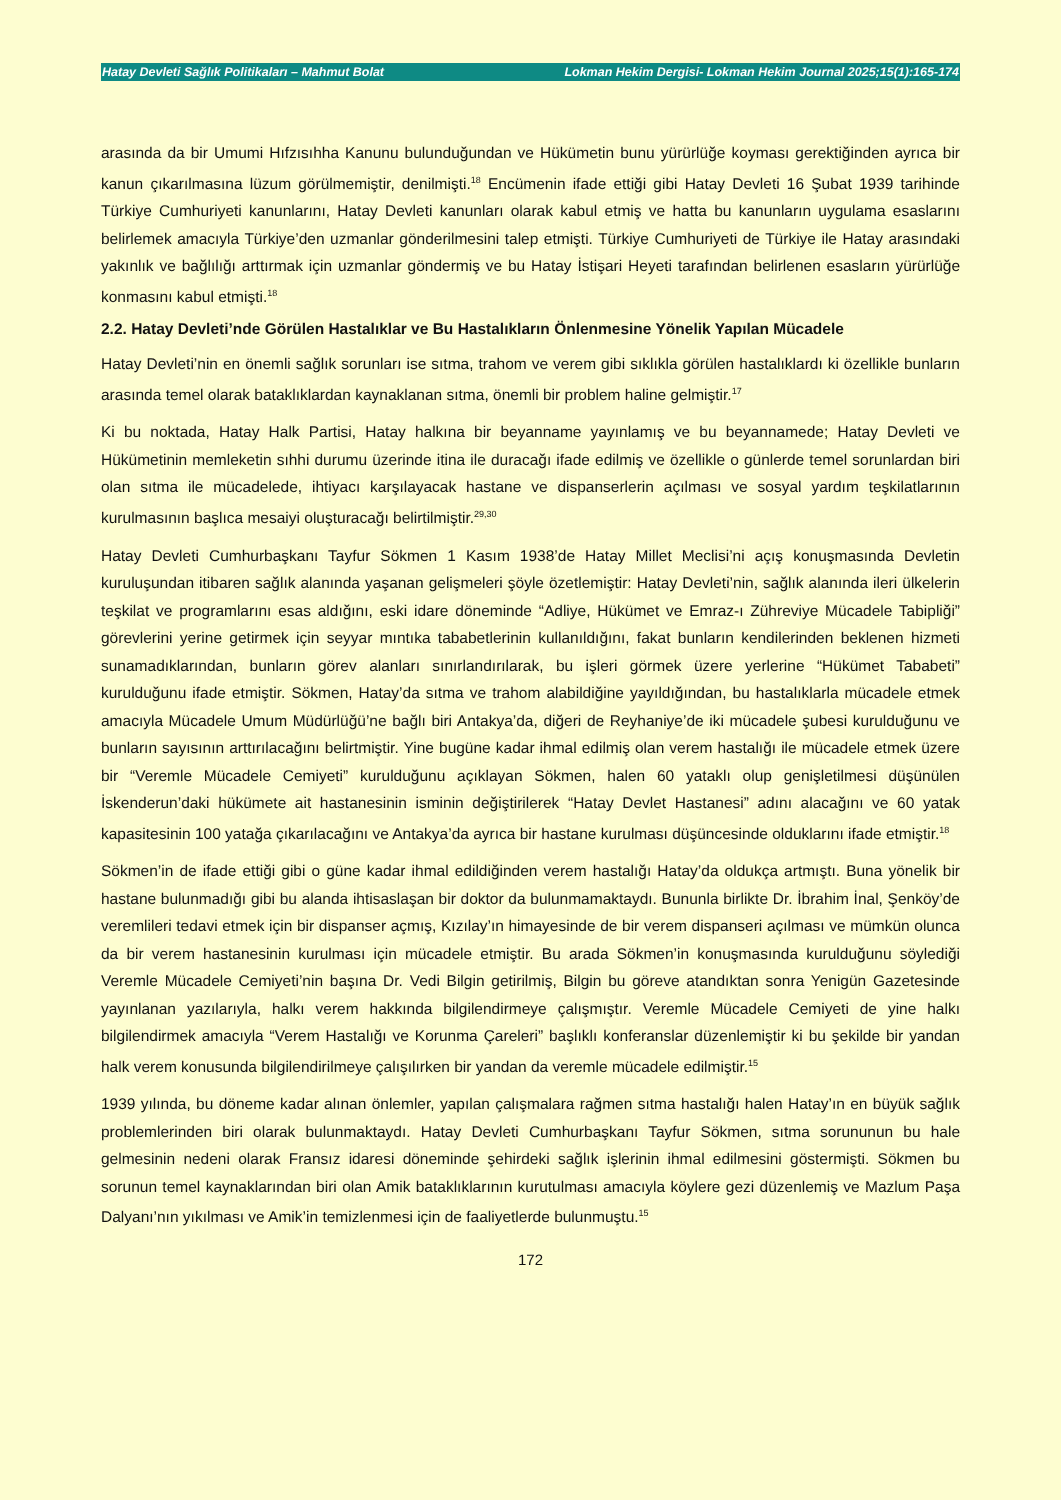Hatay Devleti Sağlık Politikaları – Mahmut Bolat Lokman Hekim Dergisi- Lokman Hekim Journal 2025;15(1):165-174
arasında da bir Umumi Hıfzısıhha Kanunu bulunduğundan ve Hükümetin bunu yürürlüğe koyması gerektiğinden ayrıca bir kanun çıkarılmasına lüzum görülmemiştir, denilmişti.<sup>18</sup> Encümenin ifade ettiği gibi Hatay Devleti 16 Şubat 1939 tarihinde Türkiye Cumhuriyeti kanunlarını, Hatay Devleti kanunları olarak kabul etmiş ve hatta bu kanunların uygulama esaslarını belirlemek amacıyla Türkiye’den uzmanlar gönderilmesini talep etmişti. Türkiye Cumhuriyeti de Türkiye ile Hatay arasındaki yakınlık ve bağlılığı arttırmak için uzmanlar göndermiş ve bu Hatay İstişari Heyeti tarafından belirlenen esasların yürürlüğe konmasını kabul etmişti.<sup>18</sup>
2.2. Hatay Devleti’nde Görülen Hastalıklar ve Bu Hastalıkların Önlenmesine Yönelik Yapılan Mücadele
Hatay Devleti’nin en önemli sağlık sorunları ise sıtma, trahom ve verem gibi sıklıkla görülen hastalıklardı ki özellikle bunların arasında temel olarak bataklıklardan kaynaklanan sıtma, önemli bir problem haline gelmiştir.<sup>17</sup>
Ki bu noktada, Hatay Halk Partisi, Hatay halkına bir beyanname yayınlamış ve bu beyannamede; Hatay Devleti ve Hükümetinin memleketin sıhhi durumu üzerinde itina ile duracağı ifade edilmiş ve özellikle o günlerde temel sorunlardan biri olan sıtma ile mücadelede, ihtiyacı karşılayacak hastane ve dispanserlerin açılması ve sosyal yardım teşkilatlarının kurulmasının başlıca mesaiyi oluşturacağı belirtilmiştir.<sup>29,30</sup>
Hatay Devleti Cumhurbaşkanı Tayfur Sökmen 1 Kasım 1938’de Hatay Millet Meclisi’ni açış konuşmasında Devletin kuruluşundan itibaren sağlık alanında yaşanan gelişmeleri şöyle özetlemiştir: Hatay Devleti’nin, sağlık alanında ileri ülkelerin teşkilat ve programlarını esas aldığını, eski idare döneminde “Adliye, Hükümet ve Emraz-ı Zühreviye Mücadele Tabipliği” görevlerini yerine getirmek için seyyar mıntıka tababetlerinin kullanıldığını, fakat bunların kendilerinden beklenen hizmeti sunamadıklarından, bunların görev alanları sınırlandırılarak, bu işleri görmek üzere yerlerine “Hükümet Tababeti” kurulduğunu ifade etmiştir. Sökmen, Hatay’da sıtma ve trahom alabildiğine yayıldığından, bu hastalıklarla mücadele etmek amacıyla Mücadele Umum Müdürlüğü’ne bağlı biri Antakya’da, diğeri de Reyhaniye’de iki mücadele şubesi kurulduğunu ve bunların sayısının arttırılacağını belirtmiştir. Yine bugüne kadar ihmal edilmiş olan verem hastalığı ile mücadele etmek üzere bir “Veremle Mücadele Cemiyeti” kurulduğunu açıklayan Sökmen, halen 60 yataklı olup genişletilmesi düşünülen İskenderun’daki hükümete ait hastanesinin isminin değiştirilerek “Hatay Devlet Hastanesi” adını alacağını ve 60 yatak kapasitesinin 100 yatağa çıkarılacağını ve Antakya’da ayrıca bir hastane kurulması düşüncesinde olduklarını ifade etmiştir.<sup>18</sup>
Sökmen’in de ifade ettiği gibi o güne kadar ihmal edildiğinden verem hastalığı Hatay’da oldukça artmıştı. Buna yönelik bir hastane bulunmadığı gibi bu alanda ihtisaslaşan bir doktor da bulunmamaktaydı. Bununla birlikte Dr. İbrahim İnal, Şenköy’de veremlileri tedavi etmek için bir dispanser açmış, Kızılay’ın himayesinde de bir verem dispanseri açılması ve mümkün olunca da bir verem hastanesinin kurulması için mücadele etmiştir. Bu arada Sökmen’in konuşmasında kurulduğunu söylediği Veremle Mücadele Cemiyeti’nin başına Dr. Vedi Bilgin getirilmiş, Bilgin bu göreve atandıktan sonra Yenigün Gazetesinde yayınlanan yazılarıyla, halkı verem hakkında bilgilendirmeye çalışmıştır. Veremle Mücadele Cemiyeti de yine halkı bilgilendirmek amacıyla “Verem Hastalığı ve Korunma Çareleri” başlıklı konferanslar düzenlemiştir ki bu şekilde bir yandan halk verem konusunda bilgilendirilmeye çalışılırken bir yandan da veremle mücadele edilmiştir.<sup>15</sup>
1939 yılında, bu döneme kadar alınan önlemler, yapılan çalışmalara rağmen sıtma hastalığı halen Hatay’ın en büyük sağlık problemlerinden biri olarak bulunmaktaydı. Hatay Devleti Cumhurbaşkanı Tayfur Sökmen, sıtma sorununun bu hale gelmesinin nedeni olarak Fransız idaresi döneminde şehirdeki sağlık işlerinin ihmal edilmesini göstermişti. Sökmen bu sorunun temel kaynaklarından biri olan Amik bataklıklarının kurutulması amacıyla köylere gezi düzenlemiş ve Mazlum Paşa Dalyanı’nın yıkılması ve Amik’in temizlenmesi için de faaliyetlerde bulunmuştu.<sup>15</sup>
172